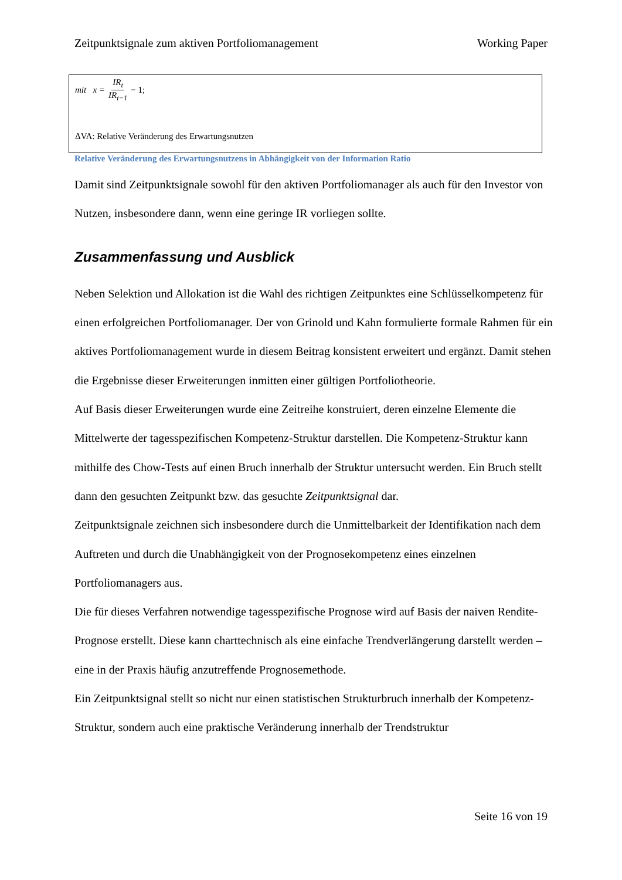Zeitpunktsignale zum aktiven Portfoliomanagement Working Paper
mit x = IR<sub>t</sub> IR<sub>t−1</sub> − 1;
ΔVA: Relative Veränderung des Erwartungsnutzen
Relative Veränderung des Erwartungsnutzens in Abhängigkeit von der Information Ratio
Damit sind Zeitpunktsignale sowohl für den aktiven Portfoliomanager als auch für den Investor von Nutzen, insbesondere dann, wenn eine geringe IR vorliegen sollte.
Zusammenfassung und Ausblick
Neben Selektion und Allokation ist die Wahl des richtigen Zeitpunktes eine Schlüsselkompetenz für einen erfolgreichen Portfoliomanager. Der von Grinold und Kahn formulierte formale Rahmen für ein aktives Portfoliomanagement wurde in diesem Beitrag konsistent erweitert und ergänzt. Damit stehen die Ergebnisse dieser Erweiterungen inmitten einer gültigen Portfoliotheorie.
Auf Basis dieser Erweiterungen wurde eine Zeitreihe konstruiert, deren einzelne Elemente die Mittelwerte der tagesspezifischen Kompetenz-Struktur darstellen. Die Kompetenz-Struktur kann mithilfe des Chow-Tests auf einen Bruch innerhalb der Struktur untersucht werden. Ein Bruch stellt dann den gesuchten Zeitpunkt bzw. das gesuchte Zeitpunktsignal dar.
Zeitpunktsignale zeichnen sich insbesondere durch die Unmittelbarkeit der Identifikation nach dem Auftreten und durch die Unabhängigkeit von der Prognosekompetenz eines einzelnen Portfoliomanagers aus.
Die für dieses Verfahren notwendige tagesspezifische Prognose wird auf Basis der naiven Rendite-Prognose erstellt. Diese kann charttechnisch als eine einfache Trendverlängerung darstellt werden – eine in der Praxis häufig anzutreffende Prognosemethode.
Ein Zeitpunktsignal stellt so nicht nur einen statistischen Strukturbruch innerhalb der Kompetenz-Struktur, sondern auch eine praktische Veränderung innerhalb der Trendstruktur
Seite 16 von 19